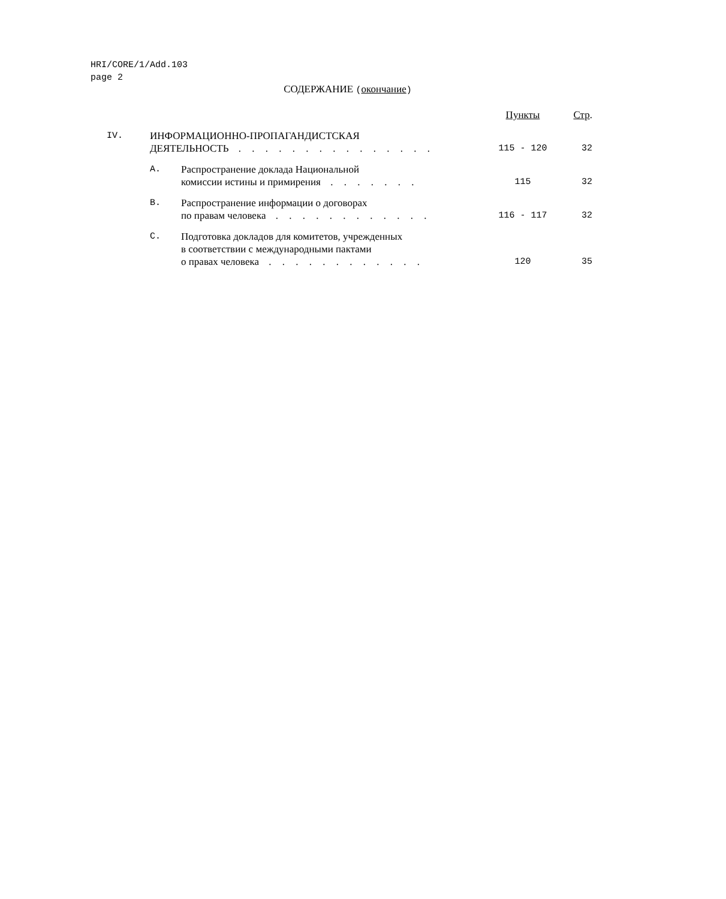HRI/CORE/1/Add.103
page 2
СОДЕРЖАНИЕ (окончание)
| | | | Пункты | Стр . |
| IV. | ИНФОРМАЦИОННО-ПРОПАГАНДИСТСКАЯ ДЕЯТЕЛЬНОСТЬ . . . . . . . . . . . . . . . | | 115 - 120 | 32 |
| | A. | Распространение доклада Национальной комиссии истины и примирения . . . . . . . | 115 | 32 |
| | B. | Распространение информации о договорах по правам человека . . . . . . . . . . . . | 116 - 117 | 32 |
| | C. | Подготовка докладов для комитетов, учрежденных в соответствии с международными пактами о правах человека . . . . . . . . . . . . | 120 | 35 |